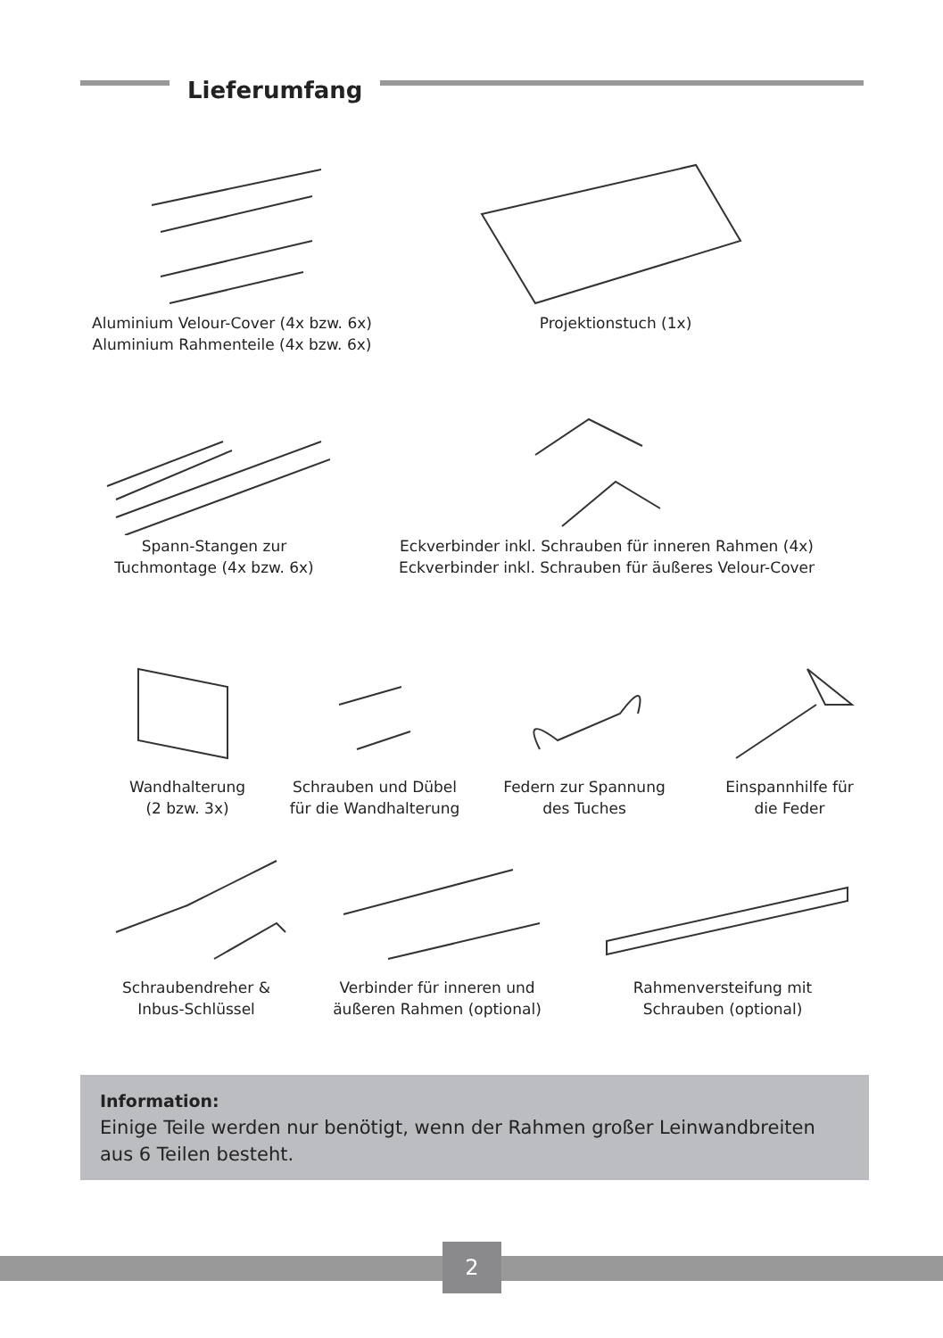Lieferumfang
Aluminium Velour-Cover (4x bzw. 6x)
Aluminium Rahmenteile (4x bzw. 6x)
Projektionstuch (1x)
Spann-Stangen zur
Tuchmontage (4x bzw. 6x)
Eckverbinder inkl. Schrauben für inneren Rahmen (4x)
Eckverbinder inkl. Schrauben für äußeres Velour-Cover
Wandhalterung
(2 bzw. 3x)
Schrauben und Dübel
für die Wandhalterung
Federn zur Spannung
des Tuches
Einspannhilfe für
die Feder
Schraubendreher &
Inbus-Schlüssel
Verbinder für inneren und
äußeren Rahmen (optional)
Rahmenversteifung mit
Schrauben (optional)
Information:
Einige Teile werden nur benötigt, wenn der Rahmen großer Leinwandbreiten aus 6 Teilen besteht.
2